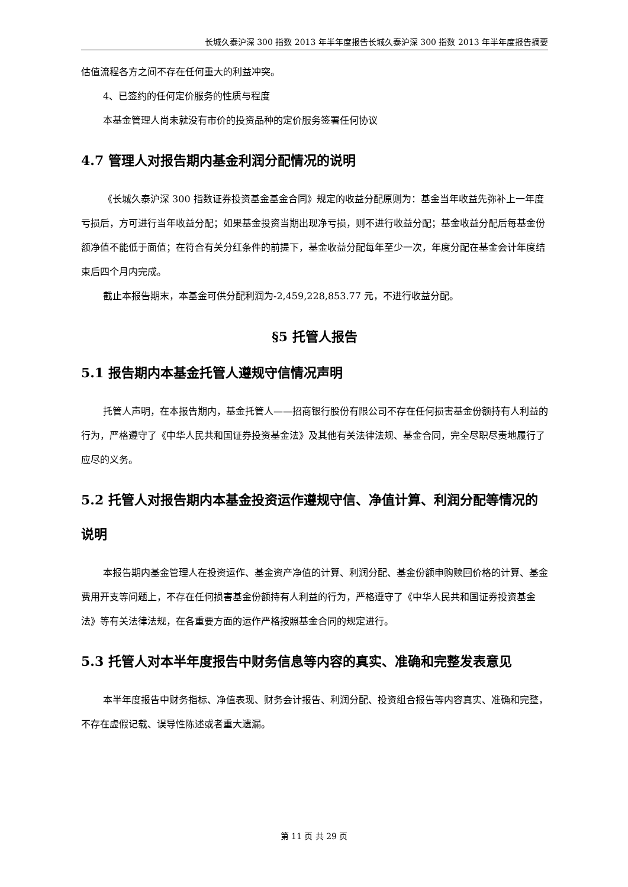长城久泰沪深 300 指数 2013 年半年度报告长城久泰沪深 300 指数 2013 年半年度报告摘要
估值流程各方之间不存在任何重大的利益冲突。
4、已签约的任何定价服务的性质与程度
本基金管理人尚未就没有市价的投资品种的定价服务签署任何协议
4.7 管理人对报告期内基金利润分配情况的说明
《长城久泰沪深 300 指数证券投资基金基金合同》规定的收益分配原则为：基金当年收益先弥补上一年度亏损后，方可进行当年收益分配；如果基金投资当期出现净亏损，则不进行收益分配；基金收益分配后每基金份额净值不能低于面值；在符合有关分红条件的前提下，基金收益分配每年至少一次，年度分配在基金会计年度结束后四个月内完成。
截止本报告期末，本基金可供分配利润为-2,459,228,853.77 元，不进行收益分配。
§5 托管人报告
5.1 报告期内本基金托管人遵规守信情况声明
托管人声明，在本报告期内，基金托管人——招商银行股份有限公司不存在任何损害基金份额持有人利益的行为，严格遵守了《中华人民共和国证券投资基金法》及其他有关法律法规、基金合同，完全尽职尽责地履行了应尽的义务。
5.2 托管人对报告期内本基金投资运作遵规守信、净值计算、利润分配等情况的说明
本报告期内基金管理人在投资运作、基金资产净值的计算、利润分配、基金份额申购赎回价格的计算、基金费用开支等问题上，不存在任何损害基金份额持有人利益的行为，严格遵守了《中华人民共和国证券投资基金法》等有关法律法规，在各重要方面的运作严格按照基金合同的规定进行。
5.3 托管人对本半年度报告中财务信息等内容的真实、准确和完整发表意见
本半年度报告中财务指标、净值表现、财务会计报告、利润分配、投资组合报告等内容真实、准确和完整，不存在虚假记载、误导性陈述或者重大遗漏。
第 11 页 共 29 页